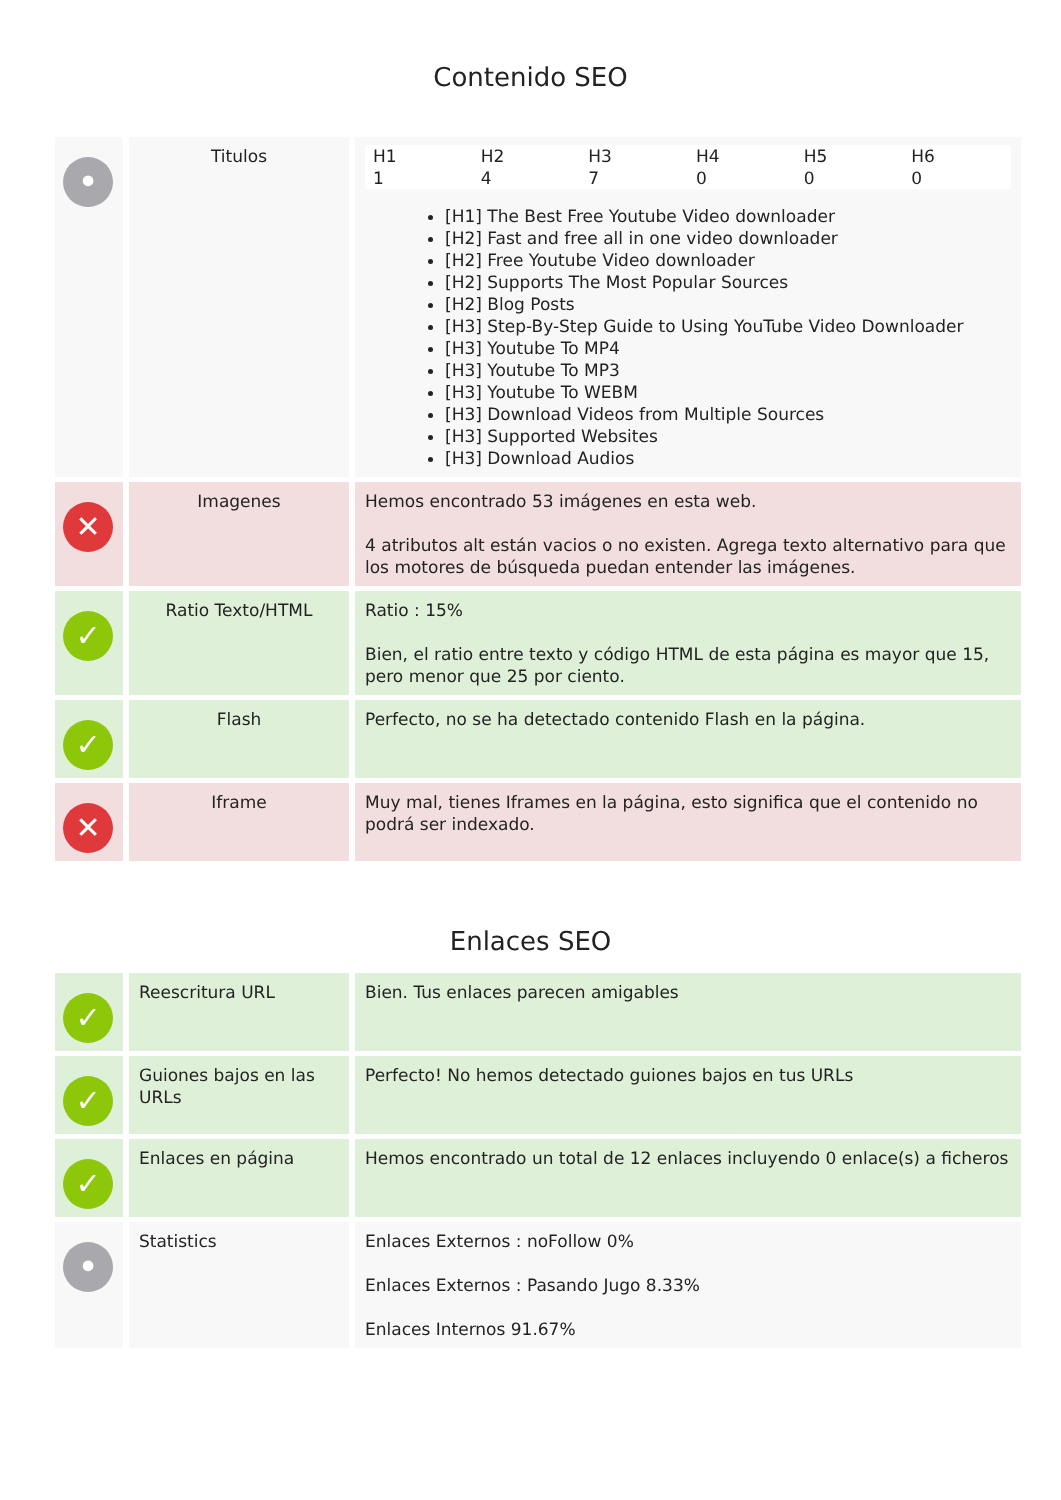Contenido SEO
| • | Titulos | / H1 / H2 / H3 / H4 / H5 / H6 / / 1 / 4 / 7 / 0 / 0 / 0 / [H1] The Best Free Youtube Video downloader [H2] Fast and free all in one video downloader [H2] Free Youtube Video downloader [H2] Supports The Most Popular Sources [H2] Blog Posts [H3] Step-By-Step Guide to Using YouTube Video Downloader [H3] Youtube To MP4 [H3] Youtube To MP3 [H3] Youtube To WEBM [H3] Download Videos from Multiple Sources [H3] Supported Websites [H3] Download Audios |
| ✕ | Imagenes | Hemos encontrado 53 imágenes en esta web. 4 atributos alt están vacios o no existen. Agrega texto alternativo para que los motores de búsqueda puedan entender las imágenes. |
| ✓ | Ratio Texto/HTML | Ratio : 15% Bien, el ratio entre texto y código HTML de esta página es mayor que 15, pero menor que 25 por ciento. |
| ✓ | Flash | Perfecto, no se ha detectado contenido Flash en la página. |
| ✕ | Iframe | Muy mal, tienes Iframes en la página, esto significa que el contenido no podrá ser indexado. |
Enlaces SEO
| ✓ | Reescritura URL | Bien. Tus enlaces parecen amigables |
| ✓ | Guiones bajos en las URLs | Perfecto! No hemos detectado guiones bajos en tus URLs |
| ✓ | Enlaces en página | Hemos encontrado un total de 12 enlaces incluyendo 0 enlace(s) a ficheros |
| • | Statistics | Enlaces Externos : noFollow 0% Enlaces Externos : Pasando Jugo 8.33% Enlaces Internos 91.67% |